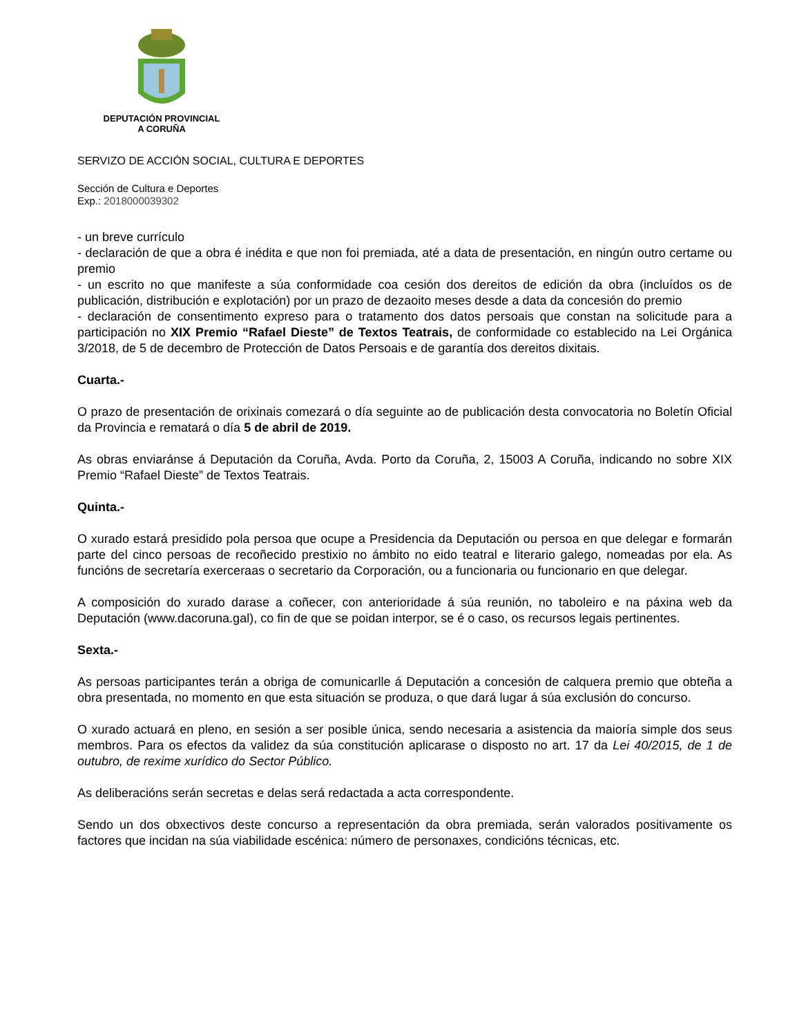DEPUTACIÓN PROVINCIAL
A CORUÑA
SERVIZO DE ACCIÓN SOCIAL, CULTURA E DEPORTES
Sección de Cultura e Deportes
Exp.: 2018000039302
- un breve currículo
- declaración de que a obra é inédita e que non foi premiada, até a data de presentación, en ningún outro certame ou premio
- un escrito no que manifeste a súa conformidade coa cesión dos dereitos de edición da obra (incluídos os de publicación, distribución e explotación) por un prazo de dezaoito meses desde a data da concesión do premio
- declaración de consentimento expreso para o tratamento dos datos persoais que constan na solicitude para a participación no XIX Premio “Rafael Dieste” de Textos Teatrais, de conformidade co establecido na Lei Orgánica 3/2018, de 5 de decembro de Protección de Datos Persoais e de garantía dos dereitos dixitais.
Cuarta.-
O prazo de presentación de orixinais comezará o día seguinte ao de publicación desta convocatoria no Boletín Oficial da Provincia e rematará o día 5 de abril de 2019.
As obras enviaránse á Deputación da Coruña, Avda. Porto da Coruña, 2, 15003 A Coruña, indicando no sobre XIX Premio “Rafael Dieste” de Textos Teatrais.
Quinta.-
O xurado estará presidido pola persoa que ocupe a Presidencia da Deputación ou persoa en que delegar e formarán parte del cinco persoas de recoñecido prestixio no ámbito no eido teatral e literario galego, nomeadas por ela. As funcións de secretaría exerceraas o secretario da Corporación, ou a funcionaria ou funcionario en que delegar.
A composición do xurado darase a coñecer, con anterioridade á súa reunión, no taboleiro e na páxina web da Deputación (www.dacoruna.gal), co fin de que se poidan interpor, se é o caso, os recursos legais pertinentes.
Sexta.-
As persoas participantes terán a obriga de comunicarlle á Deputación a concesión de calquera premio que obteña a obra presentada, no momento en que esta situación se produza, o que dará lugar á súa exclusión do concurso.
O xurado actuará en pleno, en sesión a ser posible única, sendo necesaria a asistencia da maioría simple dos seus membros. Para os efectos da validez da súa constitución aplicarase o disposto no art. 17 da Lei 40/2015, de 1 de outubro, de rexime xurídico do Sector Público.
As deliberacións serán secretas e delas será redactada a acta correspondente.
Sendo un dos obxectivos deste concurso a representación da obra premiada, serán valorados positivamente os factores que incidan na súa viabilidade escénica: número de personaxes, condicións técnicas, etc.